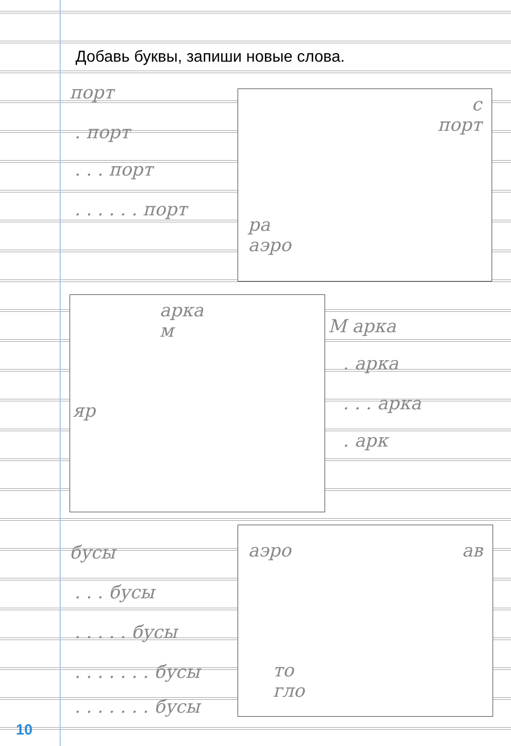Добавь буквы, запиши новые слова.
порт
. порт
. . . порт
. . . . . . порт
М арка
. арка
. . . арка
. арк
бусы
. . . бусы
. . . . . бусы
. . . . . . . бусы
. . . . . . . бусы
с
порт
ра
аэро
арка
м
яр
аэро ав
то
гло
10